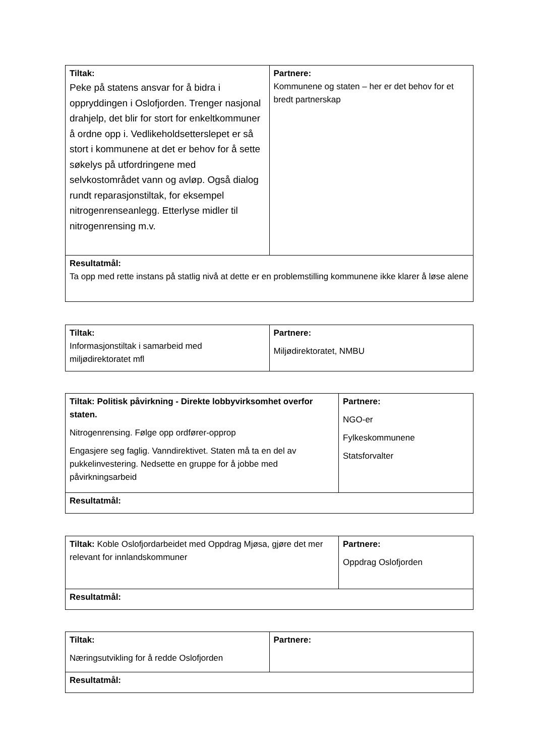| Tiltak: Peke på statens ansvar for å bidra i oppryddingen i Oslofjorden. Trenger nasjonal drahjelp, det blir for stort for enkeltkommuner å ordne opp i. Vedlikeholdsetterslepet er så stort i kommunene at det er behov for å sette søkelys på utfordringene med selvkostområdet vann og avløp. Også dialog rundt reparasjonstiltak, for eksempel nitrogenrenseanlegg. Etterlyse midler til nitrogenrensing m.v. | Partnere: Kommunene og staten – her er det behov for et bredt partnerskap |
| Resultatmål: Ta opp med rette instans på statlig nivå at dette er en problemstilling kommunene ikke klarer å løse alene | |
| Tiltak: Informasjonstiltak i samarbeid med miljødirektoratet mfl | Partnere: Miljødirektoratet, NMBU |
| Tiltak: Politisk påvirkning - Direkte lobbyvirksomhet overfor staten. Nitrogenrensing. Følge opp ordfører-opprop Engasjere seg faglig. Vanndirektivet. Staten må ta en del av pukkelinvestering. Nedsette en gruppe for å jobbe med påvirkningsarbeid | Partnere: NGO-er Fylkeskommunene Statsforvalter |
| Resultatmål: | |
| Tiltak: Koble Oslofjordarbeidet med Oppdrag Mjøsa, gjøre det mer relevant for innlandskommuner | Partnere: Oppdrag Oslofjorden |
| Resultatmål: | |
| Tiltak: Næringsutvikling for å redde Oslofjorden | Partnere: |
| Resultatmål: | |